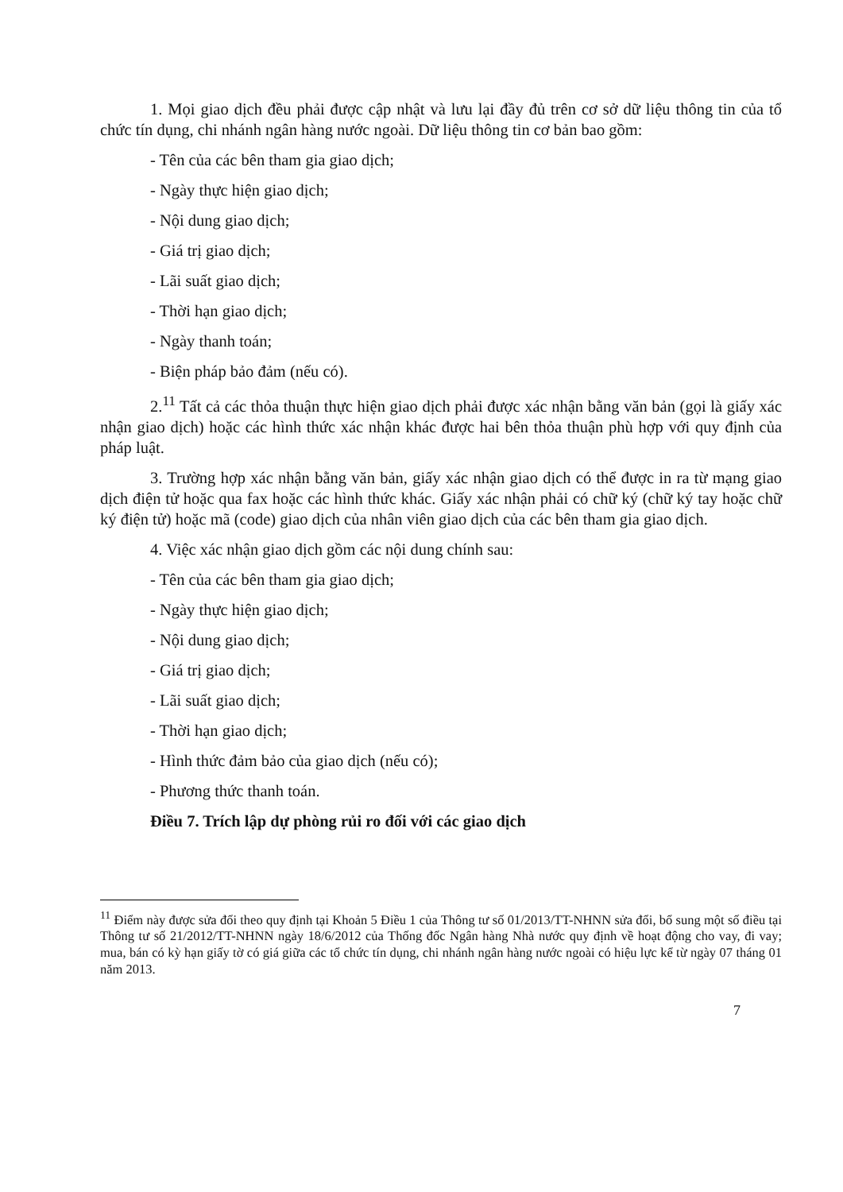1. Mọi giao dịch đều phải được cập nhật và lưu lại đầy đủ trên cơ sở dữ liệu thông tin của tổ chức tín dụng, chi nhánh ngân hàng nước ngoài. Dữ liệu thông tin cơ bản bao gồm:
- Tên của các bên tham gia giao dịch;
- Ngày thực hiện giao dịch;
- Nội dung giao dịch;
- Giá trị giao dịch;
- Lãi suất giao dịch;
- Thời hạn giao dịch;
- Ngày thanh toán;
- Biện pháp bảo đảm (nếu có).
2.<sup>11</sup> Tất cả các thỏa thuận thực hiện giao dịch phải được xác nhận bằng văn bản (gọi là giấy xác nhận giao dịch) hoặc các hình thức xác nhận khác được hai bên thỏa thuận phù hợp với quy định của pháp luật.
3. Trường hợp xác nhận bằng văn bản, giấy xác nhận giao dịch có thể được in ra từ mạng giao dịch điện tử hoặc qua fax hoặc các hình thức khác. Giấy xác nhận phải có chữ ký (chữ ký tay hoặc chữ ký điện tử) hoặc mã (code) giao dịch của nhân viên giao dịch của các bên tham gia giao dịch.
4. Việc xác nhận giao dịch gồm các nội dung chính sau:
- Tên của các bên tham gia giao dịch;
- Ngày thực hiện giao dịch;
- Nội dung giao dịch;
- Giá trị giao dịch;
- Lãi suất giao dịch;
- Thời hạn giao dịch;
- Hình thức đảm bảo của giao dịch (nếu có);
- Phương thức thanh toán.
Điều 7. Trích lập dự phòng rủi ro đối với các giao dịch
<sup>11</sup> Điểm này được sửa đổi theo quy định tại Khoản 5 Điều 1 của Thông tư số 01/2013/TT-NHNN sửa đổi, bổ sung một số điều tại Thông tư số 21/2012/TT-NHNN ngày 18/6/2012 của Thống đốc Ngân hàng Nhà nước quy định về hoạt động cho vay, đi vay; mua, bán có kỳ hạn giấy tờ có giá giữa các tổ chức tín dụng, chi nhánh ngân hàng nước ngoài có hiệu lực kể từ ngày 07 tháng 01 năm 2013.
7